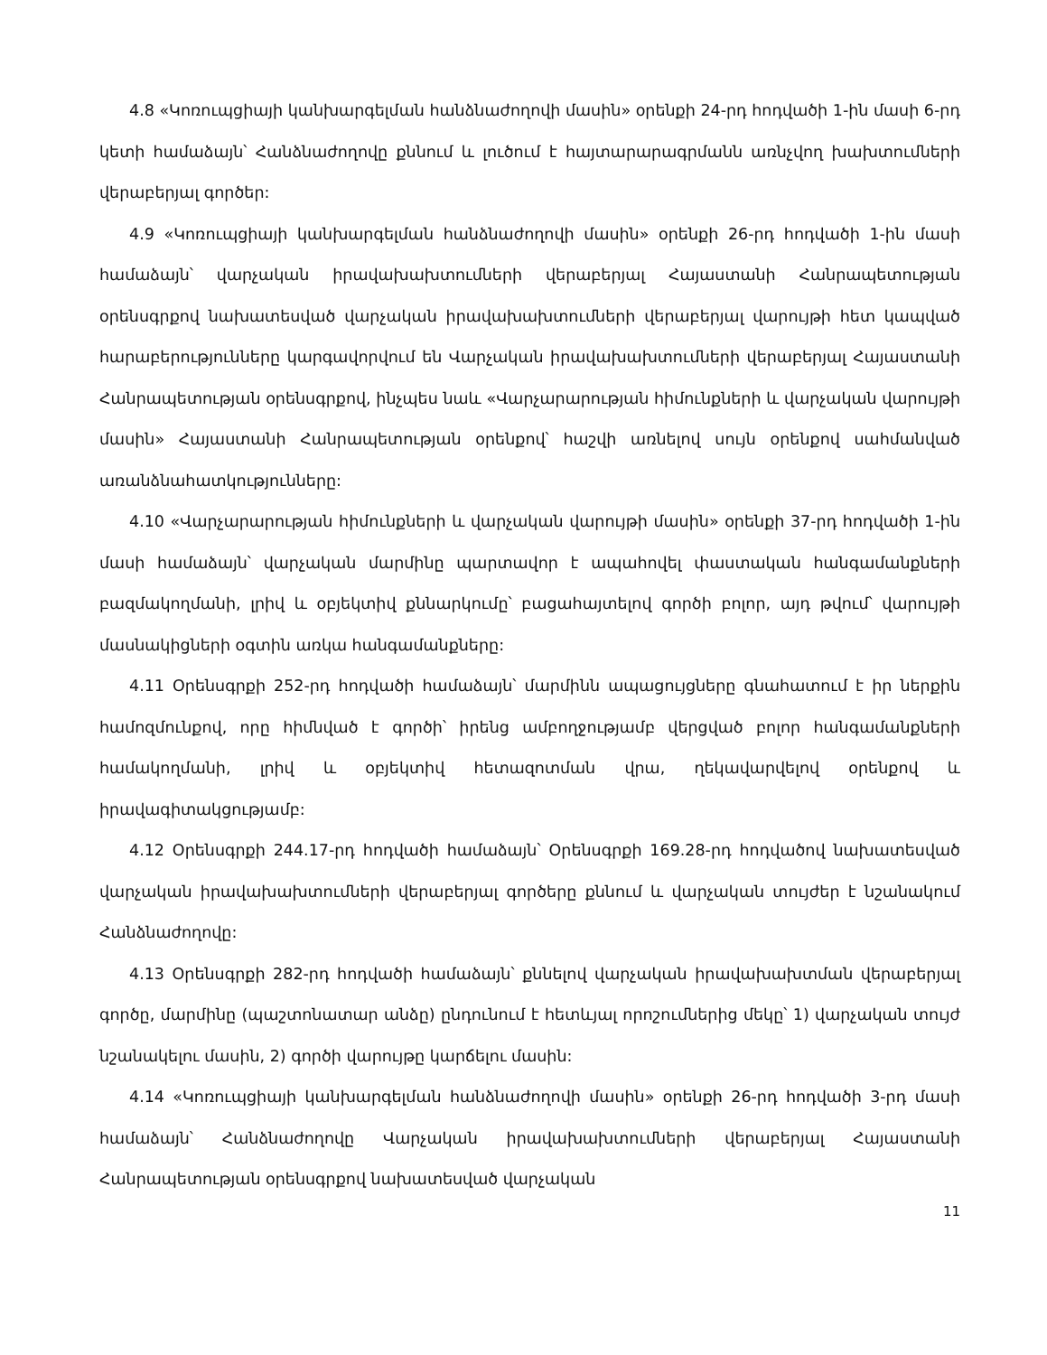4.8 «Կոռուպցիայի կանխարգելման հանձնաժողովի մասին» օրենքի 24-րդ հոդվածի 1-ին մասի 6-րդ կետի համաձայն՝ Հանձնաժողովը քննում և լուծում է հայտարարագրմանն առնչվող խախտումների վերաբերյալ գործեր:
4.9 «Կոռուպցիայի կանխարգելման հանձնաժողովի մասին» օրենքի 26-րդ հոդվածի 1-ին մասի համաձայն՝ վարչական իրավախախտումների վերաբերյալ Հայաստանի Հանրապետության օրենսգրքով նախատեսված վարչական իրավախախտումների վերաբերյալ վարույթի հետ կապված հարաբերությունները կարգավորվում են Վարչական իրավախախտումների վերաբերյալ Հայաստանի Հանրապետության օրենսգրքով, ինչպես նաև «Վարչարարության հիմունքների և վարչական վարույթի մասին» Հայաստանի Հանրապետության օրենքով՝ հաշվի առնելով սույն օրենքով սահմանված առանձնահատկությունները:
4.10 «Վարչարարության հիմունքների և վարչական վարույթի մասին» օրենքի 37-րդ հոդվածի 1-ին մասի համաձայն՝ վարչական մարմինը պարտավոր է ապահովել փաստական հանգամանքների բազմակողմանի, լրիվ և օբյեկտիվ քննարկումը՝ բացահայտելով գործի բոլոր, այդ թվում՝ վարույթի մասնակիցների օգտին առկա հանգամանքները:
4.11 Օրենսգրքի 252-րդ հոդվածի համաձայն՝ մարմինն ապացույցները գնահատում է իր ներքին համոզմունքով, որը հիմնված է գործի՝ իրենց ամբողջությամբ վերցված բոլոր հանգամանքների համակողմանի, լրիվ և օբյեկտիվ հետազոտման վրա, ղեկավարվելով օրենքով և իրավագիտակցությամբ:
4.12 Օրենսգրքի 244.17-րդ հոդվածի համաձայն՝ Օրենսգրքի 169.28-րդ հոդվածով նախատեսված վարչական իրավախախտումների վերաբերյալ գործերը քննում և վարչական տույժեր է նշանակում Հանձնաժողովը:
4.13 Օրենսգրքի 282-րդ հոդվածի համաձայն՝ քննելով վարչական իրավախախտման վերաբերյալ գործը, մարմինը (պաշտոնատար անձը) ընդունում է հետևյալ որոշումներից մեկը՝ 1) վարչական տույժ նշանակելու մասին, 2) գործի վարույթը կարճելու մասին:
4.14 «Կոռուպցիայի կանխարգելման հանձնաժողովի մասին» օրենքի 26-րդ հոդվածի 3-րդ մասի համաձայն՝ Հանձնաժողովը Վարչական իրավախախտումների վերաբերյալ Հայաստանի Հանրապետության օրենսգրքով նախատեսված վարչական
11